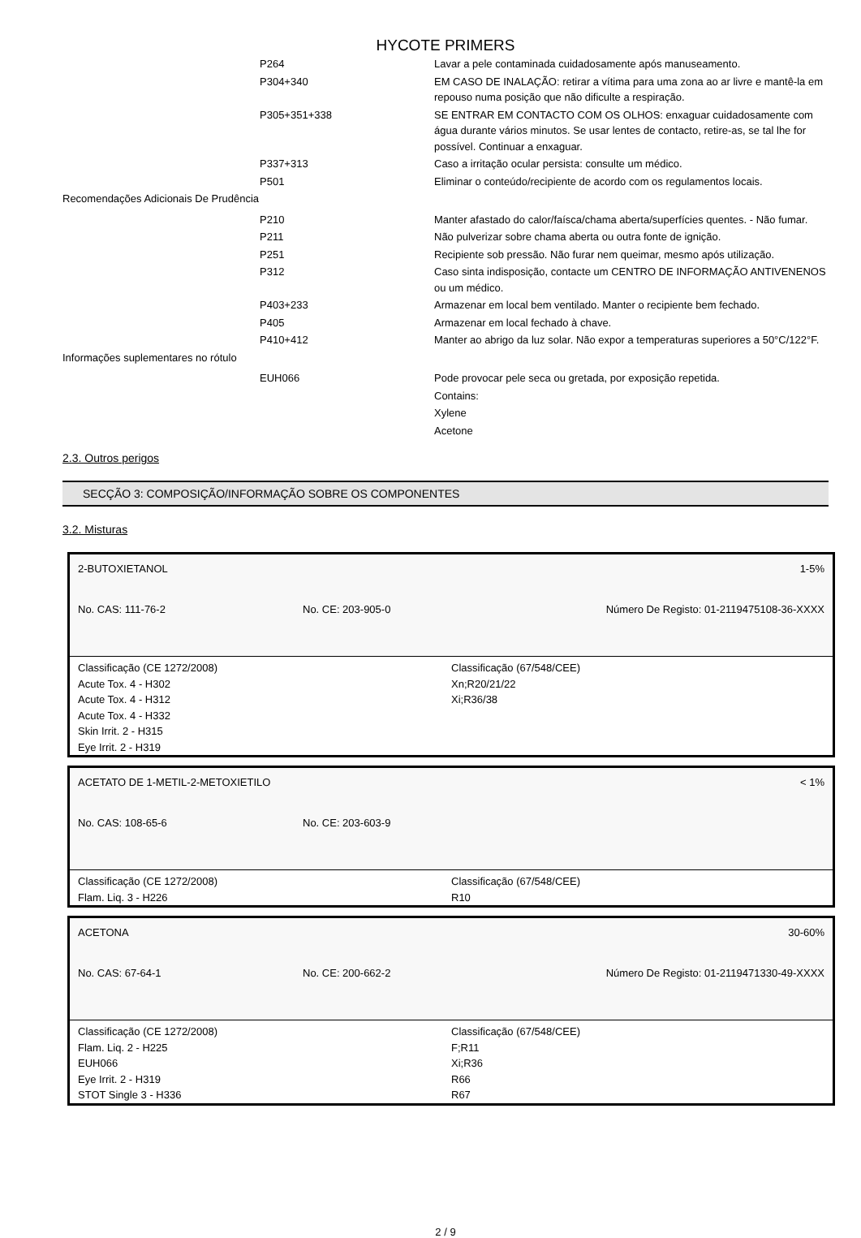HYCOTE PRIMERS
| | P264 | Lavar a pele contaminada cuidadosamente após manuseamento. |
| | P304+340 | EM CASO DE INALAÇÃO: retirar a vítima para uma zona ao ar livre e mantê-la em repouso numa posição que não dificulte a respiração. |
| | P305+351+338 | SE ENTRAR EM CONTACTO COM OS OLHOS: enxaguar cuidadosamente com água durante vários minutos. Se usar lentes de contacto, retire-as, se tal lhe for possível. Continuar a enxaguar. |
| | P337+313 | Caso a irritação ocular persista: consulte um médico. |
| | P501 | Eliminar o conteúdo/recipiente de acordo com os regulamentos locais. |
| Recomendações Adicionais De Prudência | | |
| | P210 | Manter afastado do calor/faísca/chama aberta/superfícies quentes. - Não fumar. |
| | P211 | Não pulverizar sobre chama aberta ou outra fonte de ignição. |
| | P251 | Recipiente sob pressão. Não furar nem queimar, mesmo após utilização. |
| | P312 | Caso sinta indisposição, contacte um CENTRO DE INFORMAÇÃO ANTIVENENOS ou um médico. |
| | P403+233 | Armazenar em local bem ventilado. Manter o recipiente bem fechado. |
| | P405 | Armazenar em local fechado à chave. |
| | P410+412 | Manter ao abrigo da luz solar. Não expor a temperaturas superiores a 50°C/122°F. |
| Informações suplementares no rótulo | | |
| | EUH066 | Pode provocar pele seca ou gretada, por exposição repetida. |
| | | Contains: |
| | | Xylene |
| | | Acetone |
2.3. Outros perigos
SECÇÃO 3: COMPOSIÇÃO/INFORMAÇÃO SOBRE OS COMPONENTES
3.2. Misturas
2-BUTOXIETANOL 1-5%
No. CAS: 111-76-2 No. CE: 203-905-0 Número De Registo: 01-2119475108-36-XXXX
Classificação (CE 1272/2008)
Acute Tox. 4 - H302
Acute Tox. 4 - H312
Acute Tox. 4 - H332
Skin Irrit. 2 - H315
Eye Irrit. 2 - H319
Classificação (67/548/CEE)
Xn;R20/21/22
Xi;R36/38
ACETATO DE 1-METIL-2-METOXIETILO < 1%
No. CAS: 108-65-6 No. CE: 203-603-9
Classificação (CE 1272/2008)
Flam. Liq. 3 - H226
Classificação (67/548/CEE)
R10
ACETONA 30-60%
No. CAS: 67-64-1 No. CE: 200-662-2 Número De Registo: 01-2119471330-49-XXXX
Classificação (CE 1272/2008)
Flam. Liq. 2 - H225
EUH066
Eye Irrit. 2 - H319
STOT Single 3 - H336
Classificação (67/548/CEE)
F;R11
Xi;R36
R66
R67
2 / 9